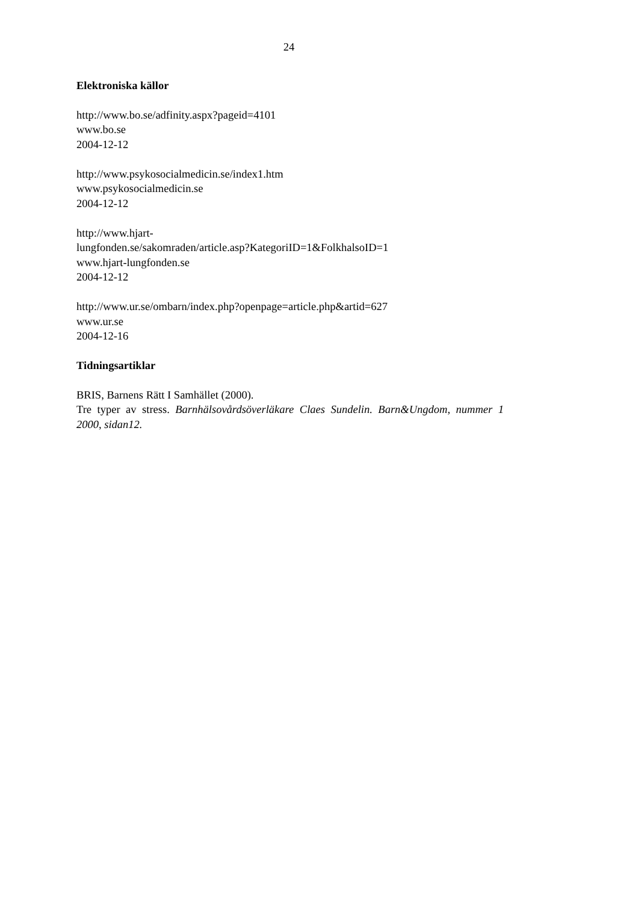24
Elektroniska källor
http://www.bo.se/adfinity.aspx?pageid=4101
www.bo.se
2004-12-12
http://www.psykosocialmedicin.se/index1.htm
www.psykosocialmedicin.se
2004-12-12
http://www.hjart-
lungfonden.se/sakomraden/article.asp?KategoriID=1&FolkhalsoID=1
www.hjart-lungfonden.se
2004-12-12
http://www.ur.se/ombarn/index.php?openpage=article.php&artid=627
www.ur.se
2004-12-16
Tidningsartiklar
BRIS, Barnens Rätt I Samhället (2000).
Tre typer av stress. Barnhälsovårdsöverläkare Claes Sundelin. Barn&Ungdom, nummer 1 2000, sidan12.